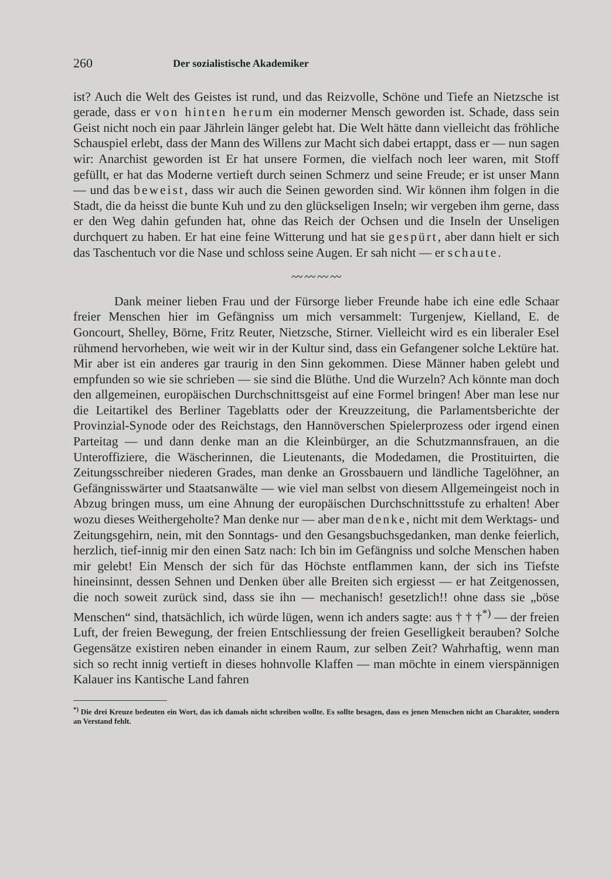260 Der sozialistische Akademiker
ist? Auch die Welt des Geistes ist rund, und das Reizvolle, Schöne und Tiefe an Nietzsche ist gerade, dass er von hinten herum ein moderner Mensch geworden ist. Schade, dass sein Geist nicht noch ein paar Jährlein länger gelebt hat. Die Welt hätte dann vielleicht das fröhliche Schauspiel erlebt, dass der Mann des Willens zur Macht sich dabei ertappt, dass er — nun sagen wir: Anarchist geworden ist Er hat unsere Formen, die vielfach noch leer waren, mit Stoff gefüllt, er hat das Moderne vertieft durch seinen Schmerz und seine Freude; er ist unser Mann — und das beweist, dass wir auch die Seinen geworden sind. Wir können ihm folgen in die Stadt, die da heisst die bunte Kuh und zu den glückseligen Inseln; wir vergeben ihm gerne, dass er den Weg dahin gefunden hat, ohne das Reich der Ochsen und die Inseln der Unseligen durchquert zu haben. Er hat eine feine Witterung und hat sie gespürt, aber dann hielt er sich das Taschentuch vor die Nase und schloss seine Augen. Er sah nicht — er schaute.
〰〰〰〰
Dank meiner lieben Frau und der Fürsorge lieber Freunde habe ich eine edle Schaar freier Menschen hier im Gefängniss um mich versammelt: Turgenjew, Kielland, E. de Goncourt, Shelley, Börne, Fritz Reuter, Nietzsche, Stirner. Vielleicht wird es ein liberaler Esel rühmend hervorheben, wie weit wir in der Kultur sind, dass ein Gefangener solche Lektüre hat. Mir aber ist ein anderes gar traurig in den Sinn gekommen. Diese Männer haben gelebt und empfunden so wie sie schrieben — sie sind die Blüthe. Und die Wurzeln? Ach könnte man doch den allgemeinen, europäischen Durchschnittsgeist auf eine Formel bringen! Aber man lese nur die Leitartikel des Berliner Tageblatts oder der Kreuzzeitung, die Parlamentsberichte der Provinzial-Synode oder des Reichstags, den Hannöverschen Spielerprozess oder irgend einen Parteitag — und dann denke man an die Kleinbürger, an die Schutzmannsfrauen, an die Unteroffiziere, die Wäscherinnen, die Lieutenants, die Modedamen, die Prostituirten, die Zeitungsschreiber niederen Grades, man denke an Grossbauern und ländliche Tagelöhner, an Gefängnisswärter und Staatsanwälte — wie viel man selbst von diesem Allgemeingeist noch in Abzug bringen muss, um eine Ahnung der europäischen Durchschnittsstufe zu erhalten! Aber wozu dieses Weithergeholte? Man denke nur — aber man denke, nicht mit dem Werktags- und Zeitungsgehirn, nein, mit den Sonntags- und den Gesangsbuchsgedanken, man denke feierlich, herzlich, tief-innig mir den einen Satz nach: Ich bin im Gefängniss und solche Menschen haben mir gelebt! Ein Mensch der sich für das Höchste entflammen kann, der sich ins Tiefste hineinsinnt, dessen Sehnen und Denken über alle Breiten sich ergiesst — er hat Zeitgenossen, die noch soweit zurück sind, dass sie ihn — mechanisch! gesetzlich!! ohne dass sie „böse Menschen“ sind, thatsächlich, ich würde lügen, wenn ich anders sagte: aus † † †<sup>*)</sup> — der freien Luft, der freien Bewegung, der freien Entschliessung der freien Geselligkeit berauben? Solche Gegensätze existiren neben einander in einem Raum, zur selben Zeit? Wahrhaftig, wenn man sich so recht innig vertieft in dieses hohnvolle Klaffen — man möchte in einem vierspännigen Kalauer ins Kantische Land fahren
<sup>*)</sup> Die drei Kreuze bedeuten ein Wort, das ich damals nicht schreiben wollte. Es sollte besagen, dass es jenen Menschen nicht an Charakter, sondern an Verstand fehlt.